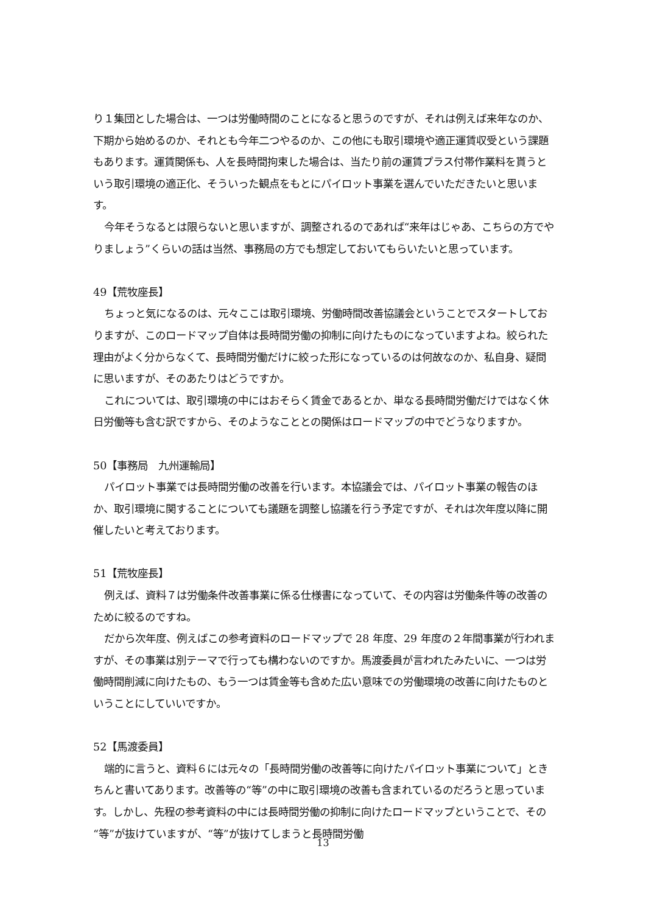り１集団とした場合は、一つは労働時間のことになると思うのですが、それは例えば来年なのか、下期から始めるのか、それとも今年二つやるのか、この他にも取引環境や適正運賃収受という課題もあります。運賃関係も、人を長時間拘束した場合は、当たり前の運賃プラス付帯作業料を貰うという取引環境の適正化、そういった観点をもとにパイロット事業を選んでいただきたいと思います。
今年そうなるとは限らないと思いますが、調整されるのであれば“来年はじゃあ、こちらの方でやりましょう”くらいの話は当然、事務局の方でも想定しておいてもらいたいと思っています。
49【荒牧座長】
ちょっと気になるのは、元々ここは取引環境、労働時間改善協議会ということでスタートしておりますが、このロードマップ自体は長時間労働の抑制に向けたものになっていますよね。絞られた理由がよく分からなくて、長時間労働だけに絞った形になっているのは何故なのか、私自身、疑問に思いますが、そのあたりはどうですか。
これについては、取引環境の中にはおそらく賃金であるとか、単なる長時間労働だけではなく休日労働等も含む訳ですから、そのようなこととの関係はロードマップの中でどうなりますか。
50【事務局　九州運輸局】
パイロット事業では長時間労働の改善を行います。本協議会では、パイロット事業の報告のほか、取引環境に関することについても議題を調整し協議を行う予定ですが、それは次年度以降に開催したいと考えております。
51【荒牧座長】
例えば、資料７は労働条件改善事業に係る仕様書になっていて、その内容は労働条件等の改善のために絞るのですね。
だから次年度、例えばこの参考資料のロードマップで 28 年度、29 年度の２年間事業が行われますが、その事業は別テーマで行っても構わないのですか。馬渡委員が言われたみたいに、一つは労働時間削減に向けたもの、もう一つは賃金等も含めた広い意味での労働環境の改善に向けたものということにしていいですか。
52【馬渡委員】
端的に言うと、資料６には元々の「長時間労働の改善等に向けたパイロット事業について」ときちんと書いてあります。改善等の“等”の中に取引環境の改善も含まれているのだろうと思っています。しかし、先程の参考資料の中には長時間労働の抑制に向けたロードマップということで、その“等”が抜けていますが、“等”が抜けてしまうと長時間労働
13